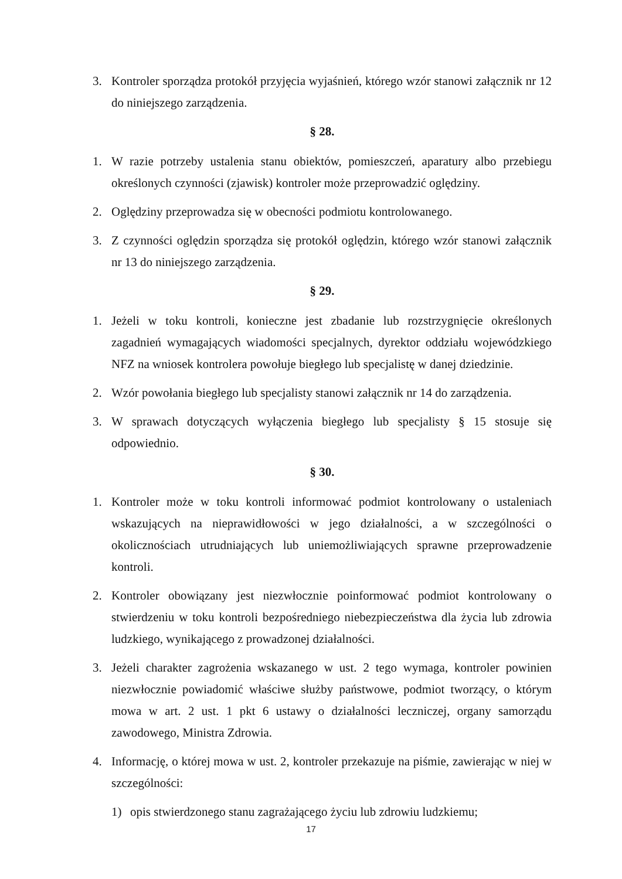3. Kontroler sporządza protokół przyjęcia wyjaśnień, którego wzór stanowi załącznik nr 12 do niniejszego zarządzenia.
§ 28.
1. W razie potrzeby ustalenia stanu obiektów, pomieszczeń, aparatury albo przebiegu określonych czynności (zjawisk) kontroler może przeprowadzić oględziny.
2. Oględziny przeprowadza się w obecności podmiotu kontrolowanego.
3. Z czynności oględzin sporządza się protokół oględzin, którego wzór stanowi załącznik nr 13 do niniejszego zarządzenia.
§ 29.
1. Jeżeli w toku kontroli, konieczne jest zbadanie lub rozstrzygnięcie określonych zagadnień wymagających wiadomości specjalnych, dyrektor oddziału wojewódzkiego NFZ na wniosek kontrolera powołuje biegłego lub specjalistę w danej dziedzinie.
2. Wzór powołania biegłego lub specjalisty stanowi załącznik nr 14 do zarządzenia.
3. W sprawach dotyczących wyłączenia biegłego lub specjalisty § 15 stosuje się odpowiednio.
§ 30.
1. Kontroler może w toku kontroli informować podmiot kontrolowany o ustaleniach wskazujących na nieprawidłowości w jego działalności, a w szczególności o okolicznościach utrudniających lub uniemożliwiających sprawne przeprowadzenie kontroli.
2. Kontroler obowiązany jest niezwłocznie poinformować podmiot kontrolowany o stwierdzeniu w toku kontroli bezpośredniego niebezpieczeństwa dla życia lub zdrowia ludzkiego, wynikającego z prowadzonej działalności.
3. Jeżeli charakter zagrożenia wskazanego w ust. 2 tego wymaga, kontroler powinien niezwłocznie powiadomić właściwe służby państwowe, podmiot tworzący, o którym mowa w art. 2 ust. 1 pkt 6 ustawy o działalności leczniczej, organy samorządu zawodowego, Ministra Zdrowia.
4. Informację, o której mowa w ust. 2, kontroler przekazuje na piśmie, zawierając w niej w szczególności:
1) opis stwierdzonego stanu zagrażającego życiu lub zdrowiu ludzkiemu;
17